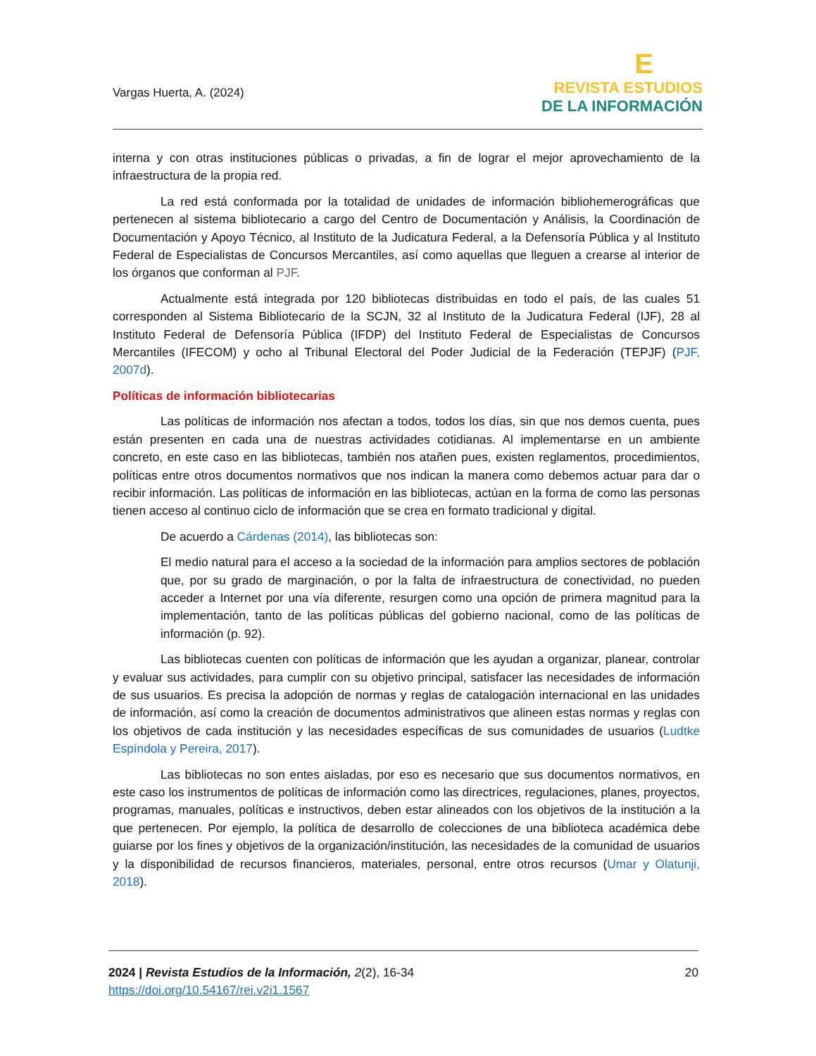Vargas Huerta, A. (2024)
E
REVISTA ESTUDIOS
DE LA INFORMACIÓN
interna y con otras instituciones públicas o privadas, a fin de lograr el mejor aprovechamiento de la infraestructura de la propia red.
La red está conformada por la totalidad de unidades de información bibliohemerográficas que pertenecen al sistema bibliotecario a cargo del Centro de Documentación y Análisis, la Coordinación de Documentación y Apoyo Técnico, al Instituto de la Judicatura Federal, a la Defensoría Pública y al Instituto Federal de Especialistas de Concursos Mercantiles, así como aquellas que lleguen a crearse al interior de los órganos que conforman al PJF.
Actualmente está integrada por 120 bibliotecas distribuidas en todo el país, de las cuales 51 corresponden al Sistema Bibliotecario de la SCJN, 32 al Instituto de la Judicatura Federal (IJF), 28 al Instituto Federal de Defensoría Pública (IFDP) del Instituto Federal de Especialistas de Concursos Mercantiles (IFECOM) y ocho al Tribunal Electoral del Poder Judicial de la Federación (TEPJF) (PJF, 2007d).
Políticas de información bibliotecarias
Las políticas de información nos afectan a todos, todos los días, sin que nos demos cuenta, pues están presenten en cada una de nuestras actividades cotidianas. Al implementarse en un ambiente concreto, en este caso en las bibliotecas, también nos atañen pues, existen reglamentos, procedimientos, políticas entre otros documentos normativos que nos indican la manera como debemos actuar para dar o recibir información. Las políticas de información en las bibliotecas, actúan en la forma de como las personas tienen acceso al continuo ciclo de información que se crea en formato tradicional y digital.
De acuerdo a Cárdenas (2014), las bibliotecas son:
El medio natural para el acceso a la sociedad de la información para amplios sectores de población que, por su grado de marginación, o por la falta de infraestructura de conectividad, no pueden acceder a Internet por una vía diferente, resurgen como una opción de primera magnitud para la implementación, tanto de las políticas públicas del gobierno nacional, como de las políticas de información (p. 92).
Las bibliotecas cuenten con políticas de información que les ayudan a organizar, planear, controlar y evaluar sus actividades, para cumplir con su objetivo principal, satisfacer las necesidades de información de sus usuarios. Es precisa la adopción de normas y reglas de catalogación internacional en las unidades de información, así como la creación de documentos administrativos que alineen estas normas y reglas con los objetivos de cada institución y las necesidades específicas de sus comunidades de usuarios (Ludtke Espíndola y Pereira, 2017).
Las bibliotecas no son entes aisladas, por eso es necesario que sus documentos normativos, en este caso los instrumentos de políticas de información como las directrices, regulaciones, planes, proyectos, programas, manuales, políticas e instructivos, deben estar alineados con los objetivos de la institución a la que pertenecen. Por ejemplo, la política de desarrollo de colecciones de una biblioteca académica debe guiarse por los fines y objetivos de la organización/institución, las necesidades de la comunidad de usuarios y la disponibilidad de recursos financieros, materiales, personal, entre otros recursos (Umar y Olatunji, 2018).
2024 | Revista Estudios de la Información, 2(2), 16-34
https://doi.org/10.54167/rei.v2i1.1567
20